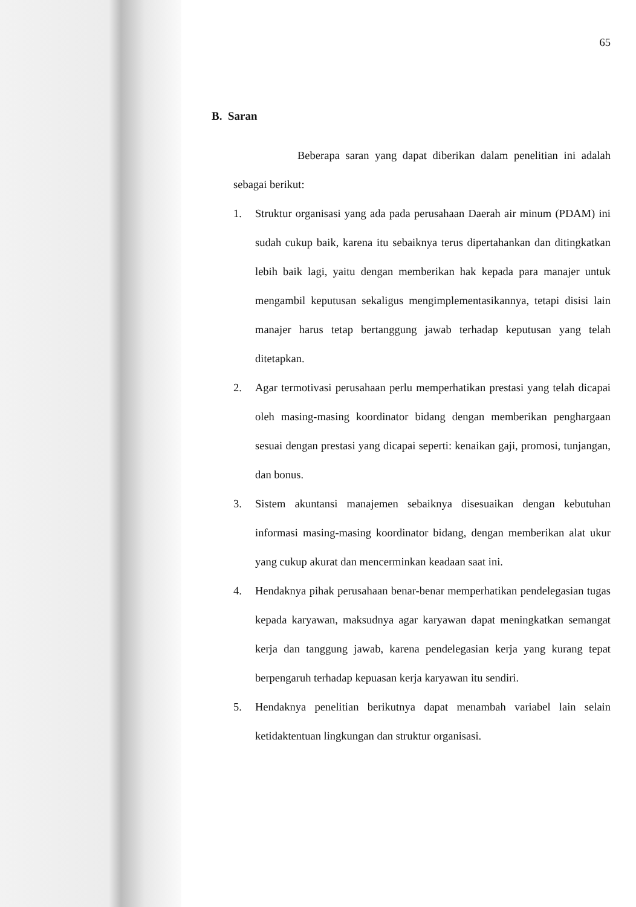65
B. Saran
Beberapa saran yang dapat diberikan dalam penelitian ini adalah sebagai berikut:
1. Struktur organisasi yang ada pada perusahaan Daerah air minum (PDAM) ini sudah cukup baik, karena itu sebaiknya terus dipertahankan dan ditingkatkan lebih baik lagi, yaitu dengan memberikan hak kepada para manajer untuk mengambil keputusan sekaligus mengimplementasikannya, tetapi disisi lain manajer harus tetap bertanggung jawab terhadap keputusan yang telah ditetapkan.
2. Agar termotivasi perusahaan perlu memperhatikan prestasi yang telah dicapai oleh masing-masing koordinator bidang dengan memberikan penghargaan sesuai dengan prestasi yang dicapai seperti: kenaikan gaji, promosi, tunjangan, dan bonus.
3. Sistem akuntansi manajemen sebaiknya disesuaikan dengan kebutuhan informasi masing-masing koordinator bidang, dengan memberikan alat ukur yang cukup akurat dan mencerminkan keadaan saat ini.
4. Hendaknya pihak perusahaan benar-benar memperhatikan pendelegasian tugas kepada karyawan, maksudnya agar karyawan dapat meningkatkan semangat kerja dan tanggung jawab, karena pendelegasian kerja yang kurang tepat berpengaruh terhadap kepuasan kerja karyawan itu sendiri.
5. Hendaknya penelitian berikutnya dapat menambah variabel lain selain ketidaktentuan lingkungan dan struktur organisasi.